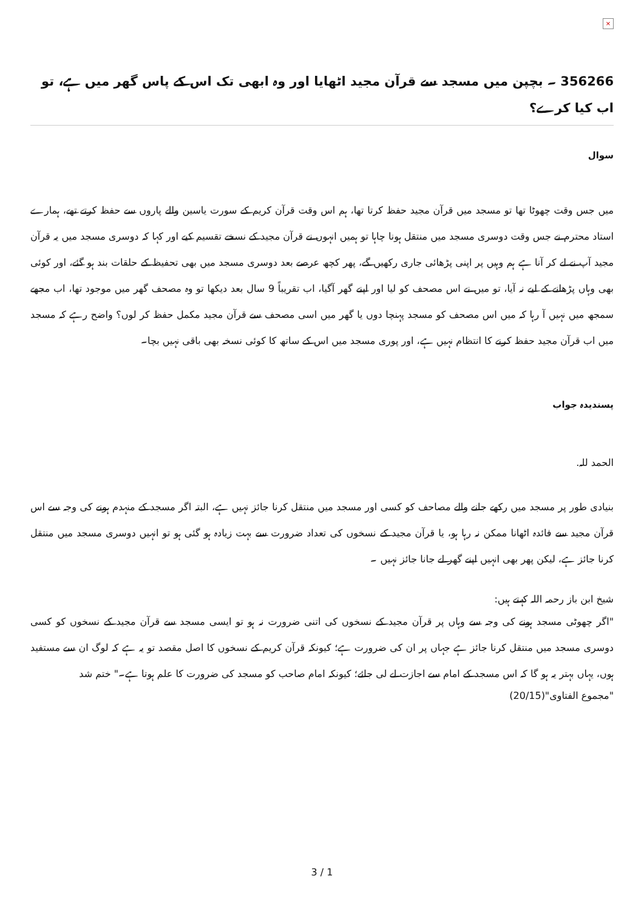×
356266 ۔ بچپن میں مسجد سے قرآن مجید اٹھایا اور وہ ابھی تک اس کے پاس گھر میں ہے، تو اب کیا کرے؟
سوال
میں جس وقت چھوٹا تھا تو مسجد میں قرآن مجید حفظ کرتا تھا، ہم اس وقت قرآن کریم کے سورت یاسین والے پاروں سے حفظ کرتے تھے، ہمارے استاد محترم نے جس وقت دوسری مسجد میں منتقل ہونا چاہا تو ہمیں انہوں نے قرآن مجید کے نسخے تقسیم کیے اور کہا کہ دوسری مسجد میں یہ قرآن مجید آپ نے لے کر آنا ہے ہم وہیں پر اپنی پڑھائی جاری رکھیں گے، پھر کچھ عرصے بعد دوسری مسجد میں بھی تحفیظ کے حلقات بند ہو گئے، اور کوئی بھی وہاں پڑھانے کے لیے نہ آیا، تو میں نے اس مصحف کو لیا اور اپنے گھر آگیا، اب تقریباً 9 سال بعد دیکھا تو وہ مصحف گھر میں موجود تھا، اب مجھے سمجھ میں نہیں آ رہا کہ میں اس مصحف کو مسجد پہنچا دوں یا گھر میں اسی مصحف سے قرآن مجید مکمل حفظ کر لوں؟ واضح رہے کہ مسجد میں اب قرآن مجید حفظ کرنے کا انتظام نہیں ہے، اور پوری مسجد میں اس کے ساتھ کا کوئی نسخہ بھی باقی نہیں بچا۔
پسندیدہ جواب
الحمد للہ.
بنیادی طور پر مسجد میں رکھے جانے والے مصاحف کو کسی اور مسجد میں منتقل کرنا جائز نہیں ہے، البتہ اگر مسجد کے منہدم ہونے کی وجہ سے اس قرآن مجید سے فائدہ اٹھانا ممکن نہ رہا ہو، یا قرآن مجید کے نسخوں کی تعداد ضرورت سے بہت زیادہ ہو گئی ہو تو انہیں دوسری مسجد میں منتقل کرنا جائز ہے، لیکن پھر بھی انہیں اپنے گھر لے جانا جائز نہیں ۔
شیخ ابن باز رحمہ اللہ کہتے ہیں:
"اگر چھوٹی مسجد ہونے کی وجہ سے وہاں پر قرآن مجید کے نسخوں کی اتنی ضرورت نہ ہو تو ایسی مسجد سے قرآن مجید کے نسخوں کو کسی دوسری مسجد میں منتقل کرنا جائز ہے جہاں پر ان کی ضرورت ہے؛ کیونکہ قرآن کریم کے نسخوں کا اصل مقصد تو یہ ہے کہ لوگ ان سے مستفید ہوں، یہاں بہتر یہ ہو گا کہ اس مسجد کے امام سے اجازت لے لی جائے؛ کیونکہ امام صاحب کو مسجد کی ضرورت کا علم ہوتا ہے۔" ختم شد
"مجموع الفتاوى"(20/15)
3 / 1